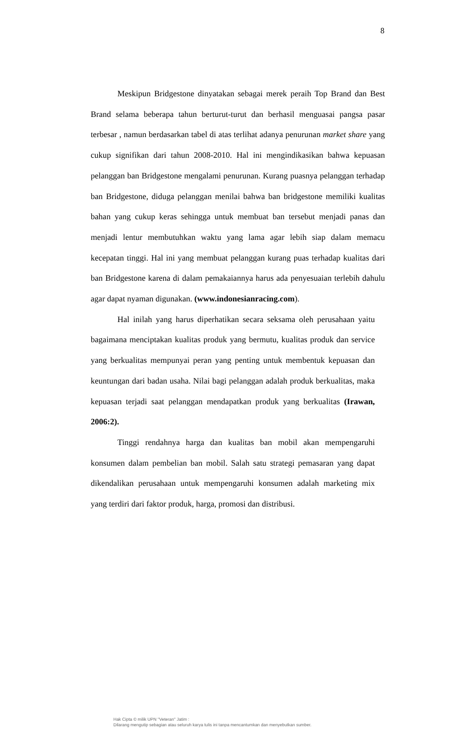8
Meskipun Bridgestone dinyatakan sebagai merek peraih Top Brand dan Best Brand selama beberapa tahun berturut-turut dan berhasil menguasai pangsa pasar terbesar , namun berdasarkan tabel di atas terlihat adanya penurunan market share yang cukup signifikan dari tahun 2008-2010. Hal ini mengindikasikan bahwa kepuasan pelanggan ban Bridgestone mengalami penurunan. Kurang puasnya pelanggan terhadap ban Bridgestone, diduga pelanggan menilai bahwa ban bridgestone memiliki kualitas bahan yang cukup keras sehingga untuk membuat ban tersebut menjadi panas dan menjadi lentur membutuhkan waktu yang lama agar lebih siap dalam memacu kecepatan tinggi. Hal ini yang membuat pelanggan kurang puas terhadap kualitas dari ban Bridgestone karena di dalam pemakaiannya harus ada penyesuaian terlebih dahulu agar dapat nyaman digunakan. (www.indonesianracing.com).
Hal inilah yang harus diperhatikan secara seksama oleh perusahaan yaitu bagaimana menciptakan kualitas produk yang bermutu, kualitas produk dan service yang berkualitas mempunyai peran yang penting untuk membentuk kepuasan dan keuntungan dari badan usaha. Nilai bagi pelanggan adalah produk berkualitas, maka kepuasan terjadi saat pelanggan mendapatkan produk yang berkualitas (Irawan, 2006:2).
Tinggi rendahnya harga dan kualitas ban mobil akan mempengaruhi konsumen dalam pembelian ban mobil. Salah satu strategi pemasaran yang dapat dikendalikan perusahaan untuk mempengaruhi konsumen adalah marketing mix yang terdiri dari faktor produk, harga, promosi dan distribusi.
Hak Cipta © milik UPN "Veteran" Jatim :
Dilarang mengutip sebagian atau seluruh karya tulis ini tanpa mencantumkan dan menyebutkan sumber.